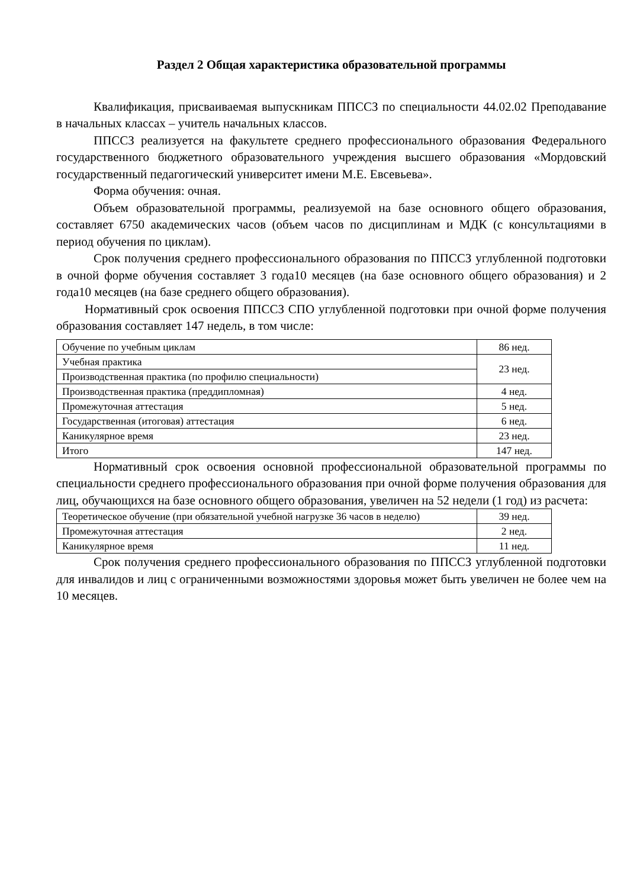Раздел 2 Общая характеристика образовательной программы
Квалификация, присваиваемая выпускникам ППССЗ по специальности 44.02.02 Преподавание в начальных классах – учитель начальных классов.
ППССЗ реализуется на факультете среднего профессионального образования Федерального государственного бюджетного образовательного учреждения высшего образования «Мордовский государственный педагогический университет имени М.Е. Евсевьева».
Форма обучения: очная.
Объем образовательной программы, реализуемой на базе основного общего образования, составляет 6750 академических часов (объем часов по дисциплинам и МДК (с консультациями в период обучения по циклам).
Срок получения среднего профессионального образования по ППССЗ углубленной подготовки в очной форме обучения составляет 3 года10 месяцев (на базе основного общего образования) и 2 года10 месяцев (на базе среднего общего образования).
Нормативный срок освоения ППССЗ СПО углубленной подготовки при очной форме получения образования составляет 147 недель, в том числе:
| Обучение по учебным циклам | 86 нед. |
| Учебная практика | 23 нед. |
| Производственная практика (по профилю специальности) | |
| Производственная практика (преддипломная) | 4 нед. |
| Промежуточная аттестация | 5 нед. |
| Государственная (итоговая) аттестация | 6 нед. |
| Каникулярное время | 23 нед. |
| Итого | 147 нед. |
Нормативный срок освоения основной профессиональной образовательной программы по специальности среднего профессионального образования при очной форме получения образования для лиц, обучающихся на базе основного общего образования, увеличен на 52 недели (1 год) из расчета:
| Теоретическое обучение (при обязательной учебной нагрузке 36 часов в неделю) | 39 нед. |
| Промежуточная аттестация | 2 нед. |
| Каникулярное время | 11 нед. |
Срок получения среднего профессионального образования по ППССЗ углубленной подготовки для инвалидов и лиц с ограниченными возможностями здоровья может быть увеличен не более чем на 10 месяцев.